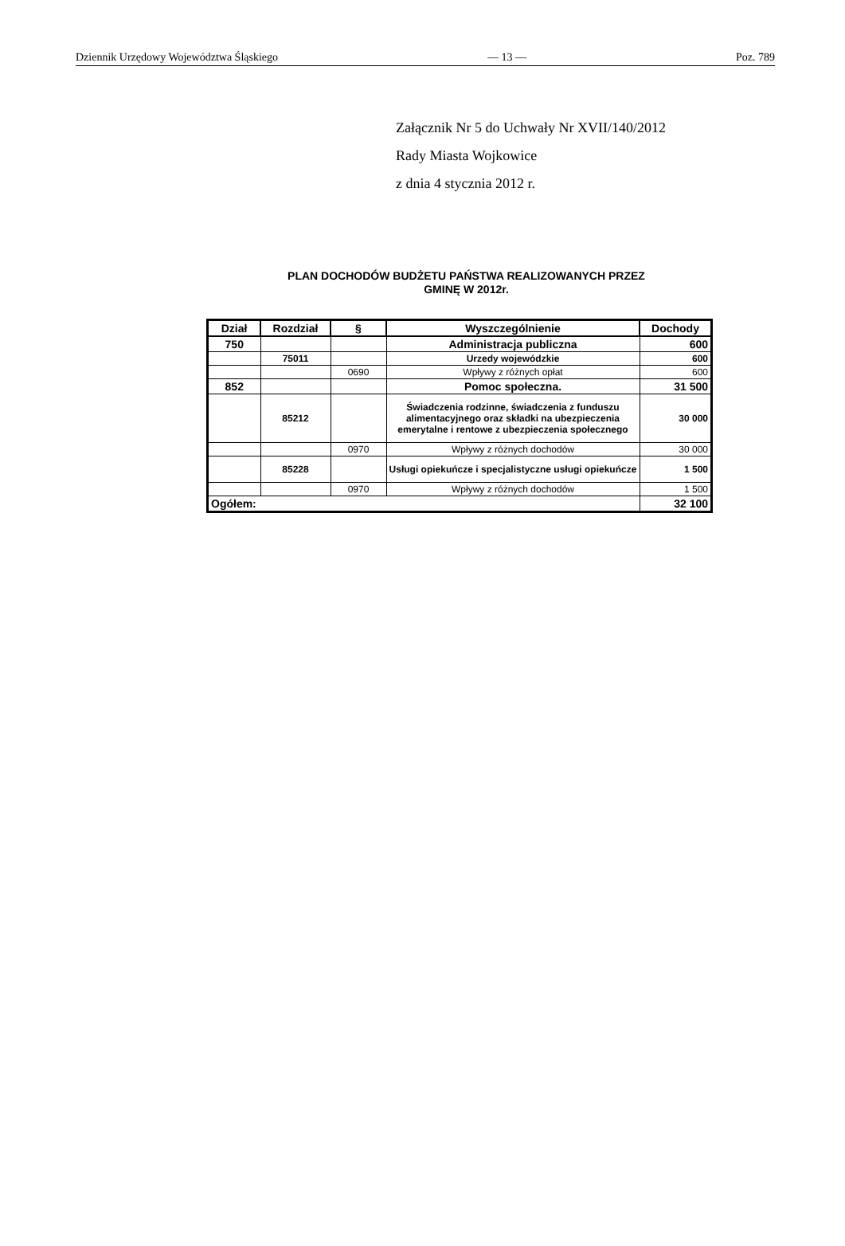Dziennik Urzędowy Województwa Śląskiego — 13 — Poz. 789
Załącznik Nr 5 do Uchwały Nr XVII/140/2012
Rady Miasta Wojkowice
z dnia 4 stycznia 2012 r.
PLAN DOCHODÓW BUDŻETU PAŃSTWA REALIZOWANYCH PRZEZ
GMINĘ W 2012r.
| Dział | Rozdział | § | Wyszczególnienie | Dochody |
| --- | --- | --- | --- | --- |
| 750 | | | Administracja publiczna | 600 |
| | 75011 | | Urzedy wojewódzkie | 600 |
| | | 0690 | Wpływy z różnych opłat | 600 |
| 852 | | | Pomoc społeczna. | 31 500 |
| | 85212 | | Świadczenia rodzinne, świadczenia z funduszu alimentacyjnego oraz składki na ubezpieczenia emerytalne i rentowe z ubezpieczenia społecznego | 30 000 |
| | | 0970 | Wpływy z różnych dochodów | 30 000 |
| | 85228 | | Usługi opiekuńcze i specjalistyczne usługi opiekuńcze | 1 500 |
| | | 0970 | Wpływy z różnych dochodów | 1 500 |
| Ogółem: | | | | 32 100 |